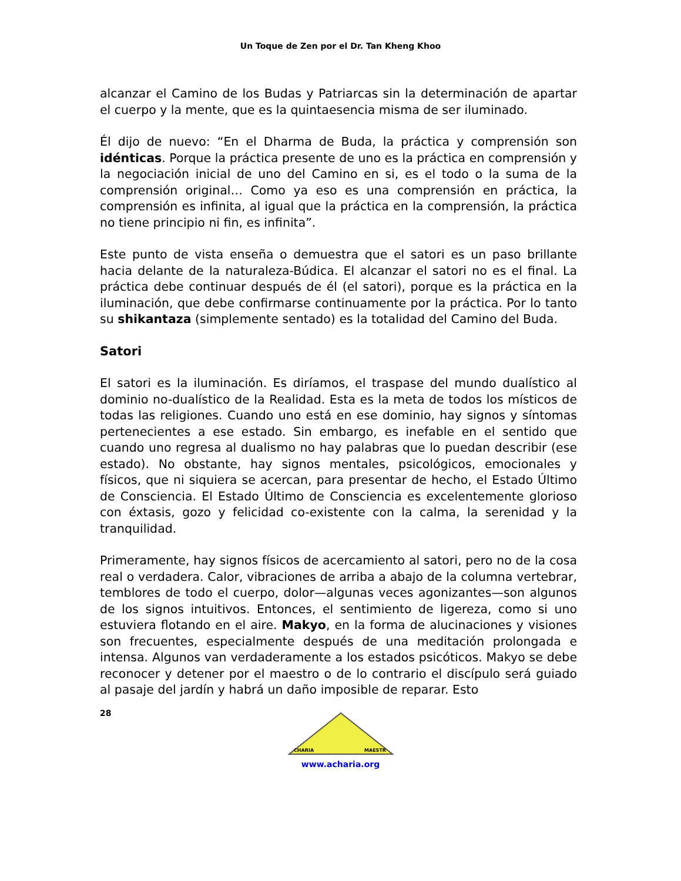Un Toque de Zen por el Dr. Tan Kheng Khoo
alcanzar el Camino de los Budas y Patriarcas sin la determinación de apartar el cuerpo y la mente, que es la quintaesencia misma de ser iluminado.
Él dijo de nuevo: “En el Dharma de Buda, la práctica y comprensión son idénticas. Porque la práctica presente de uno es la práctica en comprensión y la negociación inicial de uno del Camino en si, es el todo o la suma de la comprensión original… Como ya eso es una comprensión en práctica, la comprensión es infinita, al igual que la práctica en la comprensión, la práctica no tiene principio ni fin, es infinita”.
Este punto de vista enseña o demuestra que el satori es un paso brillante hacia delante de la naturaleza-Búdica. El alcanzar el satori no es el final. La práctica debe continuar después de él (el satori), porque es la práctica en la iluminación, que debe confirmarse continuamente por la práctica. Por lo tanto su shikantaza (simplemente sentado) es la totalidad del Camino del Buda.
Satori
El satori es la iluminación. Es diríamos, el traspase del mundo dualístico al dominio no-dualístico de la Realidad. Esta es la meta de todos los místicos de todas las religiones. Cuando uno está en ese dominio, hay signos y síntomas pertenecientes a ese estado. Sin embargo, es inefable en el sentido que cuando uno regresa al dualismo no hay palabras que lo puedan describir (ese estado). No obstante, hay signos mentales, psicológicos, emocionales y físicos, que ni siquiera se acercan, para presentar de hecho, el Estado Último de Consciencia. El Estado Último de Consciencia es excelentemente glorioso con éxtasis, gozo y felicidad co-existente con la calma, la serenidad y la tranquilidad.
Primeramente, hay signos físicos de acercamiento al satori, pero no de la cosa real o verdadera. Calor, vibraciones de arriba a abajo de la columna vertebrar, temblores de todo el cuerpo, dolor—algunas veces agonizantes—son algunos de los signos intuitivos. Entonces, el sentimiento de ligereza, como si uno estuviera flotando en el aire. Makyo, en la forma de alucinaciones y visiones son frecuentes, especialmente después de una meditación prolongada e intensa. Algunos van verdaderamente a los estados psicóticos. Makyo se debe reconocer y detener por el maestro o de lo contrario el discípulo será guiado al pasaje del jardín y habrá un daño imposible de reparar. Esto
28
CHARIA
MAESTR
www.acharia.org